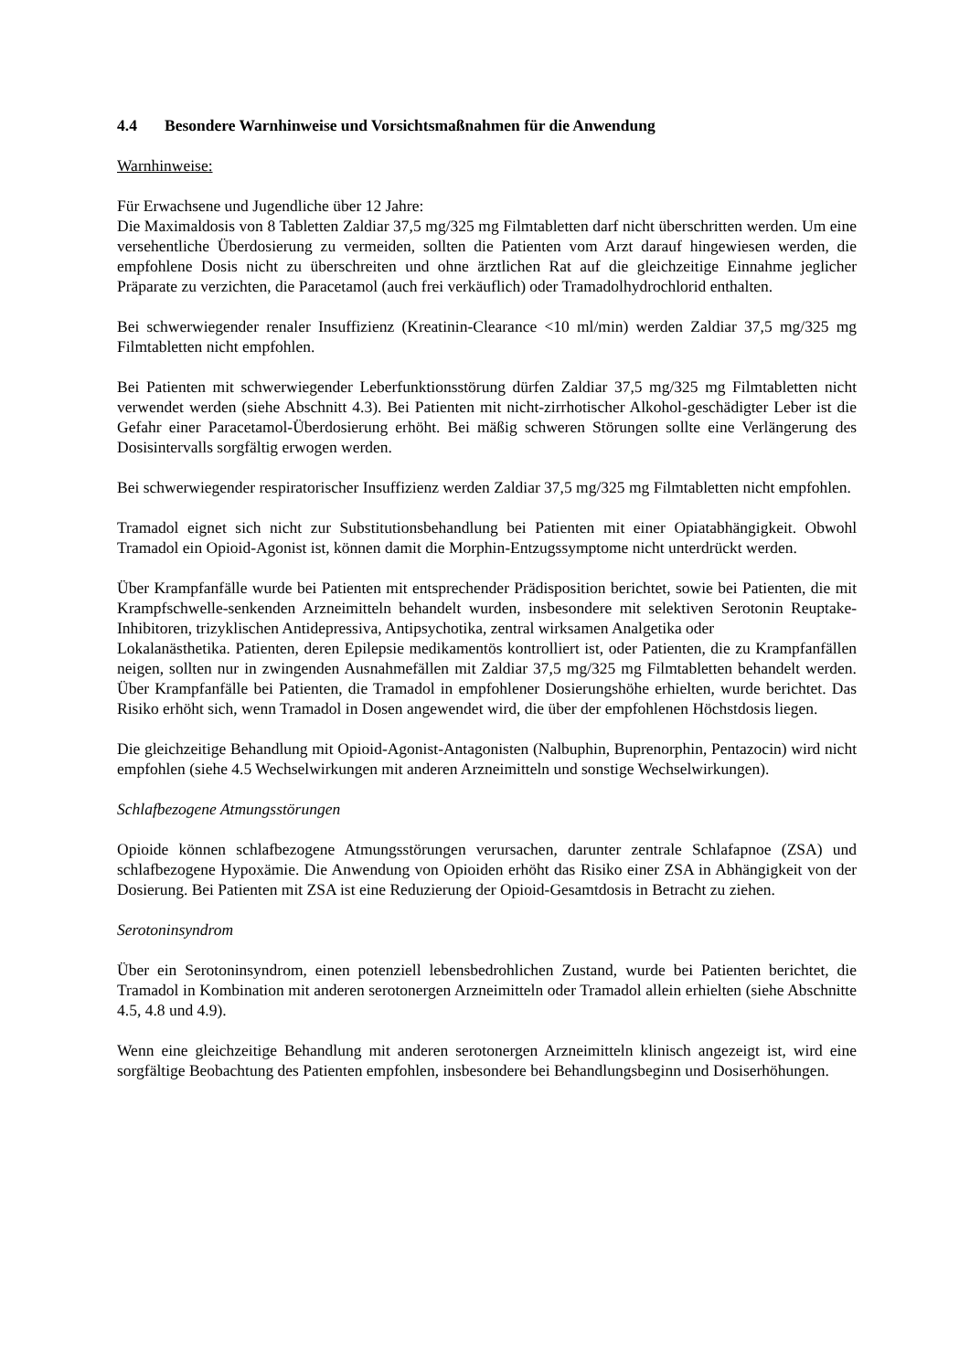4.4 Besondere Warnhinweise und Vorsichtsmaßnahmen für die Anwendung
Warnhinweise:
Für Erwachsene und Jugendliche über 12 Jahre:
Die Maximaldosis von 8 Tabletten Zaldiar 37,5 mg/325 mg Filmtabletten darf nicht überschritten werden. Um eine versehentliche Überdosierung zu vermeiden, sollten die Patienten vom Arzt darauf hingewiesen werden, die empfohlene Dosis nicht zu überschreiten und ohne ärztlichen Rat auf die gleichzeitige Einnahme jeglicher Präparate zu verzichten, die Paracetamol (auch frei verkäuflich) oder Tramadolhydrochlorid enthalten.
Bei schwerwiegender renaler Insuffizienz (Kreatinin-Clearance <10 ml/min) werden Zaldiar 37,5 mg/325 mg Filmtabletten nicht empfohlen.
Bei Patienten mit schwerwiegender Leberfunktionsstörung dürfen Zaldiar 37,5 mg/325 mg Filmtabletten nicht verwendet werden (siehe Abschnitt 4.3). Bei Patienten mit nicht-zirrhotischer Alkohol-geschädigter Leber ist die Gefahr einer Paracetamol-Überdosierung erhöht. Bei mäßig schweren Störungen sollte eine Verlängerung des Dosisintervalls sorgfältig erwogen werden.
Bei schwerwiegender respiratorischer Insuffizienz werden Zaldiar 37,5 mg/325 mg Filmtabletten nicht empfohlen.
Tramadol eignet sich nicht zur Substitutionsbehandlung bei Patienten mit einer Opiatabhängigkeit. Obwohl Tramadol ein Opioid-Agonist ist, können damit die Morphin-Entzugssymptome nicht unterdrückt werden.
Über Krampfanfälle wurde bei Patienten mit entsprechender Prädisposition berichtet, sowie bei Patienten, die mit Krampfschwelle-senkenden Arzneimitteln behandelt wurden, insbesondere mit selektiven Serotonin Reuptake-Inhibitoren, trizyklischen Antidepressiva, Antipsychotika, zentral wirksamen Analgetika oder
Lokalanästhetika. Patienten, deren Epilepsie medikamentös kontrolliert ist, oder Patienten, die zu Krampfanfällen neigen, sollten nur in zwingenden Ausnahmefällen mit Zaldiar 37,5 mg/325 mg Filmtabletten behandelt werden. Über Krampfanfälle bei Patienten, die Tramadol in empfohlener Dosierungshöhe erhielten, wurde berichtet. Das Risiko erhöht sich, wenn Tramadol in Dosen angewendet wird, die über der empfohlenen Höchstdosis liegen.
Die gleichzeitige Behandlung mit Opioid-Agonist-Antagonisten (Nalbuphin, Buprenorphin, Pentazocin) wird nicht empfohlen (siehe 4.5 Wechselwirkungen mit anderen Arzneimitteln und sonstige Wechselwirkungen).
Schlafbezogene Atmungsstörungen
Opioide können schlafbezogene Atmungsstörungen verursachen, darunter zentrale Schlafapnoe (ZSA) und schlafbezogene Hypoxämie. Die Anwendung von Opioiden erhöht das Risiko einer ZSA in Abhängigkeit von der Dosierung. Bei Patienten mit ZSA ist eine Reduzierung der Opioid-Gesamtdosis in Betracht zu ziehen.
Serotoninsyndrom
Über ein Serotoninsyndrom, einen potenziell lebensbedrohlichen Zustand, wurde bei Patienten berichtet, die Tramadol in Kombination mit anderen serotonergen Arzneimitteln oder Tramadol allein erhielten (siehe Abschnitte 4.5, 4.8 und 4.9).
Wenn eine gleichzeitige Behandlung mit anderen serotonergen Arzneimitteln klinisch angezeigt ist, wird eine sorgfältige Beobachtung des Patienten empfohlen, insbesondere bei Behandlungsbeginn und Dosiserhöhungen.